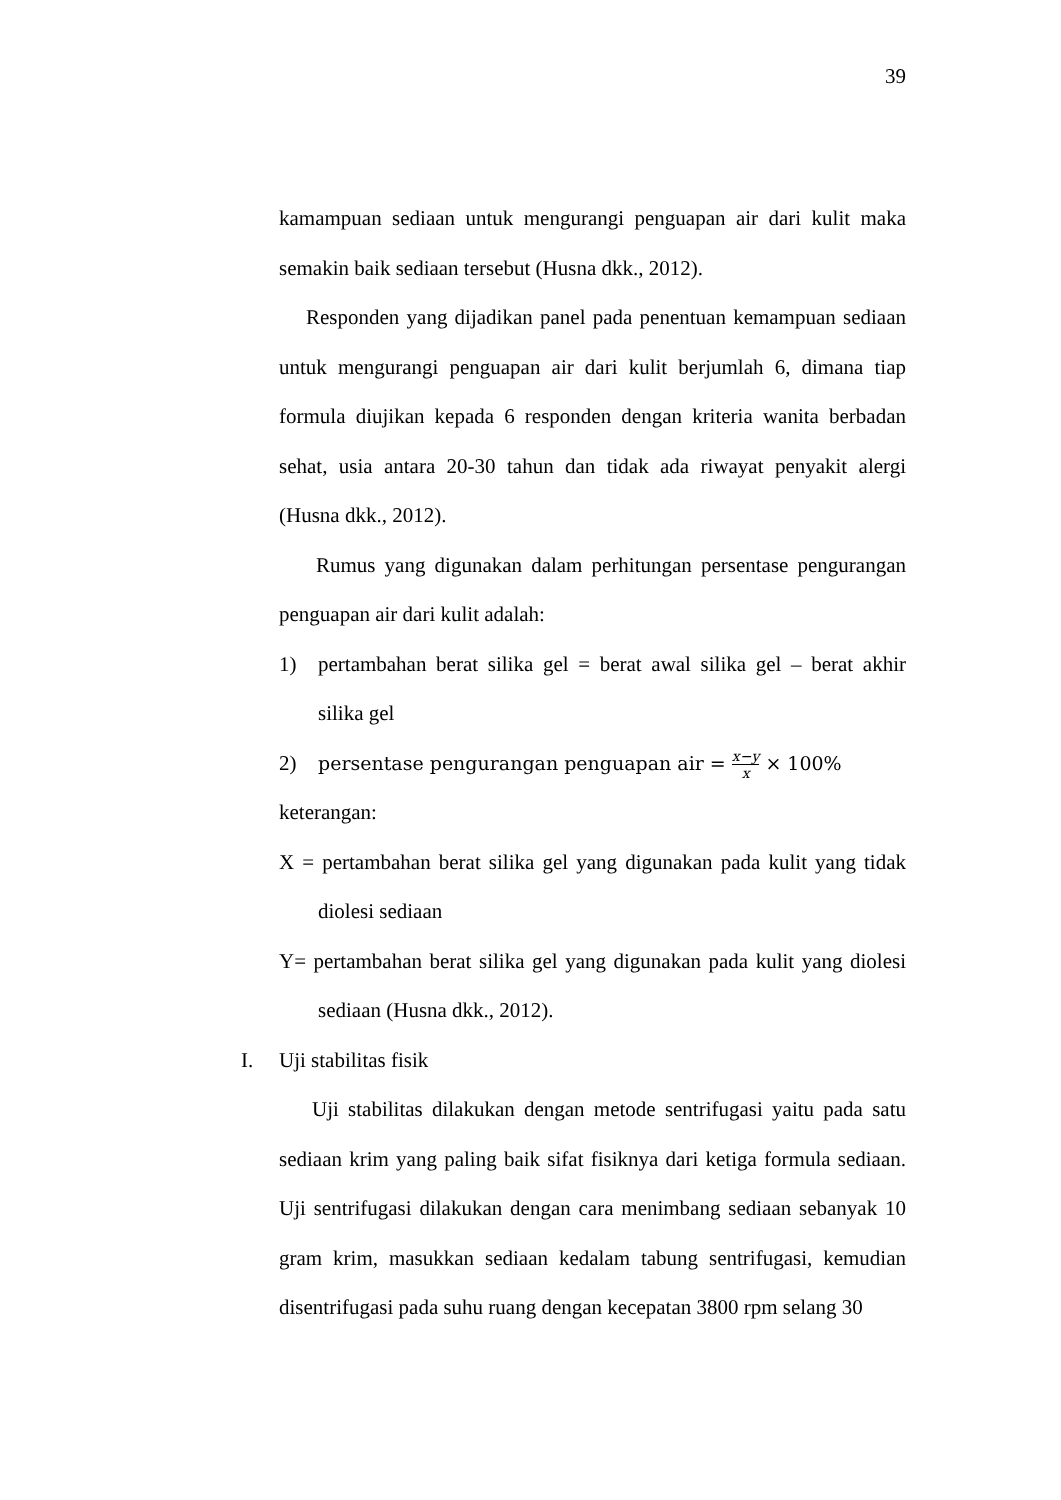39
kamampuan sediaan untuk mengurangi penguapan air dari kulit maka semakin baik sediaan tersebut (Husna dkk., 2012).
Responden yang dijadikan panel pada penentuan kemampuan sediaan untuk mengurangi penguapan air dari kulit berjumlah 6, dimana tiap formula diujikan kepada 6 responden dengan kriteria wanita berbadan sehat, usia antara 20-30 tahun dan tidak ada riwayat penyakit alergi (Husna dkk., 2012).
Rumus yang digunakan dalam perhitungan persentase pengurangan penguapan air dari kulit adalah:
1) pertambahan berat silika gel = berat awal silika gel – berat akhir silika gel
2) persentase pengurangan penguapan air = x−y x × 100%
keterangan:
X = pertambahan berat silika gel yang digunakan pada kulit yang tidak diolesi sediaan
Y= pertambahan berat silika gel yang digunakan pada kulit yang diolesi sediaan (Husna dkk., 2012).
I. Uji stabilitas fisik
Uji stabilitas dilakukan dengan metode sentrifugasi yaitu pada satu sediaan krim yang paling baik sifat fisiknya dari ketiga formula sediaan. Uji sentrifugasi dilakukan dengan cara menimbang sediaan sebanyak 10 gram krim, masukkan sediaan kedalam tabung sentrifugasi, kemudian disentrifugasi pada suhu ruang dengan kecepatan 3800 rpm selang 30